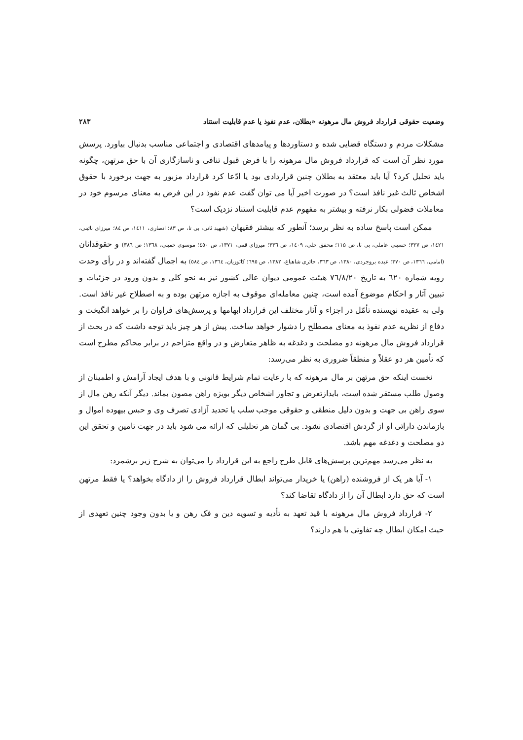وضعیت حقوقی قرارداد فروش مال مرهونه «بطلان، عدم نفوذ یا عدم قابلیت استناد ۲۸۳
مشکلات مردم و دستگاه قضایی شده و دستاوردها و پیامدهای اقتصادی و اجتماعی مناسب بدنبال بیاورد. پرسش مورد نظر آن است که قرارداد فروش مال مرهونه را با فرض قبول تنافی و ناسازگاری آن با حق مرتهن، چگونه باید تحلیل کرد؟ آیا باید معتقد به بطلان چنین قراردادی بود یا ادّعا کرد قرارداد مزبور به جهت برخورد با حقوق اشخاص ثالث غیر نافذ است؟ در صورت اخیر آیا می توان گفت عدم نفوذ در این فرض به معنای مرسوم خود در معاملات فضولی بکار نرفته و بیشتر به مفهوم عدم قابلیت استناد نزدیک است؟
ممکن است پاسخ ساده به نظر برسد؛ آنطور که بیشتر فقیهان (شهید ثانی، بی تا، ص ۸۳؛ انصاری، ۱٤۱۱، ص ۸٤؛ میرزای نائینی، ۱٤۲۱، ص ۳۲۷؛ حسینی عاملی، بی تا، ص ۱۱۵؛ محقق حلی، ۱٤۰۹، ص ۳۳٦؛ میرزای قمی، ۱۳۷۱، ص ٤٥۰؛ موسوی خمینی، ۱۳٦۸؛ ص ۳۸٦) و حقوقدانان (امامی، ۱۳٦٦، ص ۳۷۰؛ عبده بروجردی، ۱۳۸۰، ص ۳٦۳، حائری شاهباغ، ۱۳۸۲، ص ٦۹٥؛ کاتوزیان، ۱۳٦٤، ص ٥۸٤) به اجمال گفته‌اند و در رأی وحدت رویه شماره ٦۲۰ به تاریخ ۷٦/۸/۲۰ هیئت عمومی دیوان عالی کشور نیز به نحو کلی و بدون ورود در جزئیات و تبیین آثار و احکام موضوع آمده است، چنین معامله‌ای موقوف به اجازه مرتهن بوده و به اصطلاح غیر نافذ است. ولی به عقیده نویسنده تأمّل در اجزاء و آثار مختلف این قرارداد ابهامها و پرسش‌های فراوان را بر خواهد انگیخت و دفاع از نظریه عدم نفوذ به معنای مصطلح را دشوار خواهد ساخت. پیش از هر چیز باید توجه داشت که در بحث از قرارداد فروش مال مرهونه دو مصلحت و دغدغه به ظاهر متعارض و در واقع متزاحم در برابر محاکم مطرح است که تأمین هر دو عقلاً و منطقاً ضروری به نظر می‌رسد:
نخست اینکه حق مرتهن بر مال مرهونه که با رعایت تمام شرایط قانونی و با هدف ایجاد آرامش و اطمینان از وصول طلب مستقر شده است، بایدازتعرض و تجاوز اشخاص دیگر بویژه راهن مصون بماند. دیگر آنکه رهن مال از سوی راهن بی جهت و بدون دلیل منطقی و حقوقی موجب سلب یا تحدید آزادی تصرف وی و حبس بیهوده اموال و بازماندن دارائی او از گردش اقتصادی نشود. بی گمان هر تحلیلی که ارائه می شود باید در جهت تامین و تحقق این دو مصلحت و دغدغه مهم باشد.
به نظر می‌رسد مهم‌ترین پرسش‌های قابل طرح راجع به این قرارداد را می‌توان به شرح زیر برشمرد:
۱- آیا هر یک از فروشنده (راهن) یا خریدار می‌تواند ابطال قرارداد فروش را از دادگاه بخواهد؟ یا فقط مرتهن است که حق دارد ابطال آن را از دادگاه تقاضا کند؟
۲- قرارداد فروش مال مرهونه با قید تعهد به تأدیه و تسویه دین و فک رهن و یا بدون وجود چنین تعهدی از حیث امکان ابطال چه تفاوتی با هم دارند؟